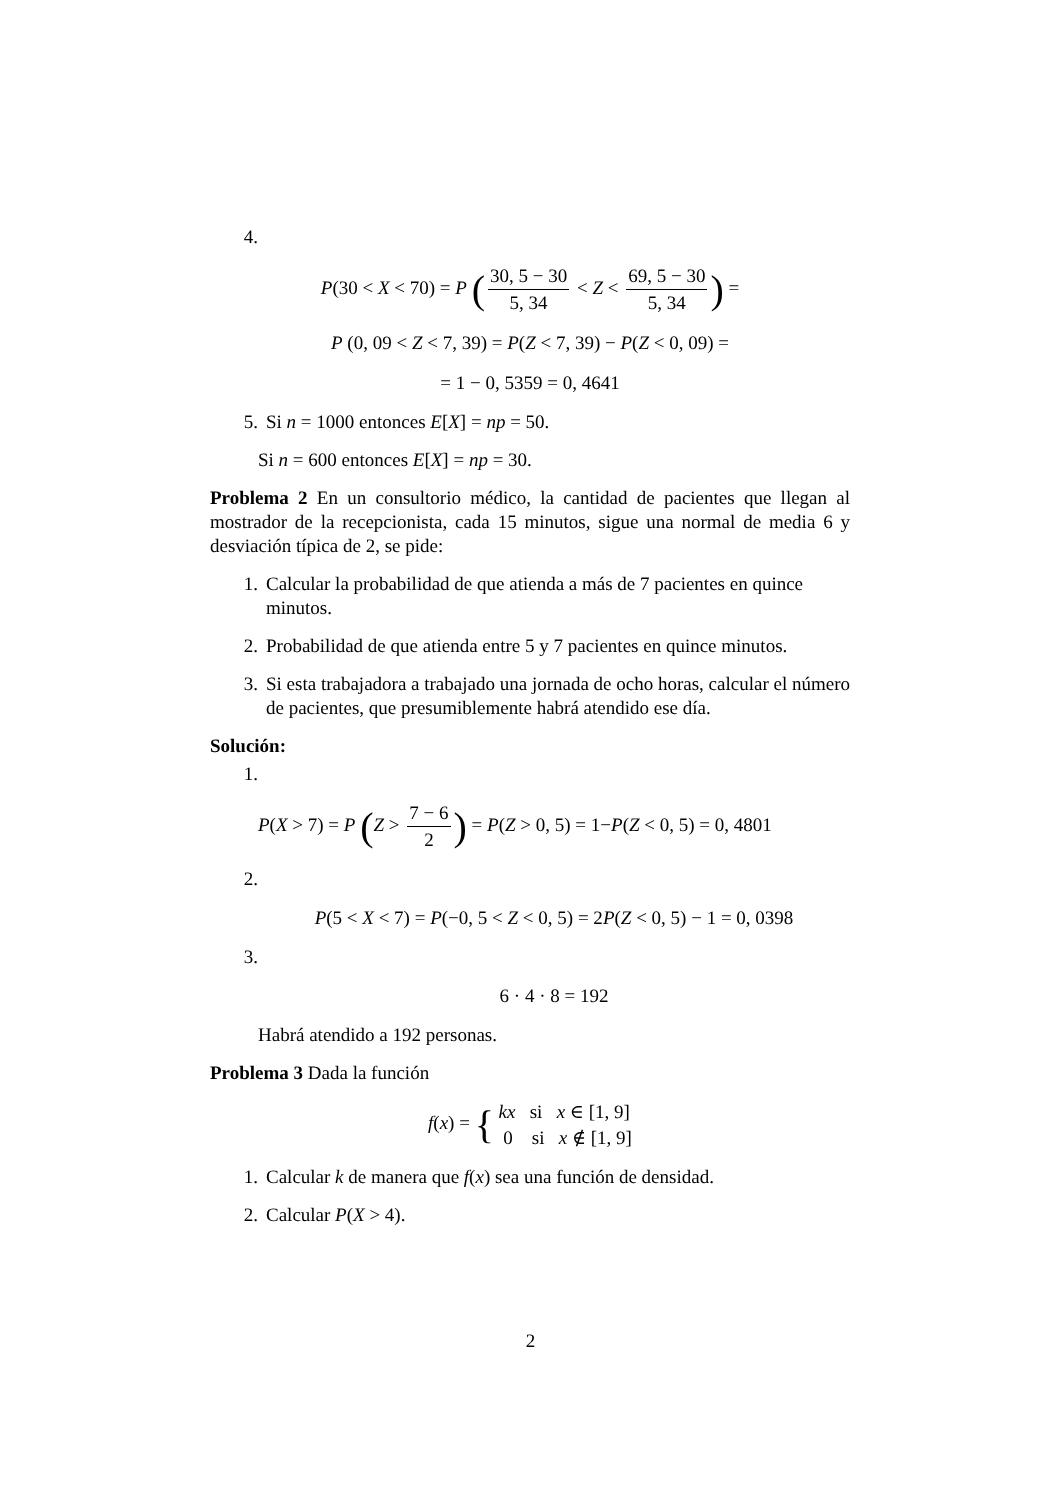4.
P(30 < X < 70) = P (30, 5 − 30 5, 34 < Z < 69, 5 − 30 5, 34) =
P (0, 09 < Z < 7, 39) = P(Z < 7, 39) − P(Z < 0, 09) =
= 1 − 0, 5359 = 0, 4641
5. Si n = 1000 entonces E[X] = np = 50.
Si n = 600 entonces E[X] = np = 30.
Problema 2 En un consultorio médico, la cantidad de pacientes que llegan al mostrador de la recepcionista, cada 15 minutos, sigue una normal de media 6 y desviación típica de 2, se pide:
1. Calcular la probabilidad de que atienda a más de 7 pacientes en quince minutos.
2. Probabilidad de que atienda entre 5 y 7 pacientes en quince minutos.
3. Si esta trabajadora a trabajado una jornada de ocho horas, calcular el número de pacientes, que presumiblemente habrá atendido ese día.
Solución:
1.
P(X > 7) = P (Z > 7 − 6 2) = P(Z > 0, 5) = 1−P(Z < 0, 5) = 0, 4801
2.
P(5 < X < 7) = P(−0, 5 < Z < 0, 5) = 2P(Z < 0, 5) − 1 = 0, 0398
3.
6 · 4 · 8 = 192
Habrá atendido a 192 personas.
Problema 3 Dada la función
f(x) = { kx si x ∈ [1, 9]
0 si x ∉ [1, 9]
1. Calcular k de manera que f(x) sea una función de densidad.
2. Calcular P(X > 4).
2